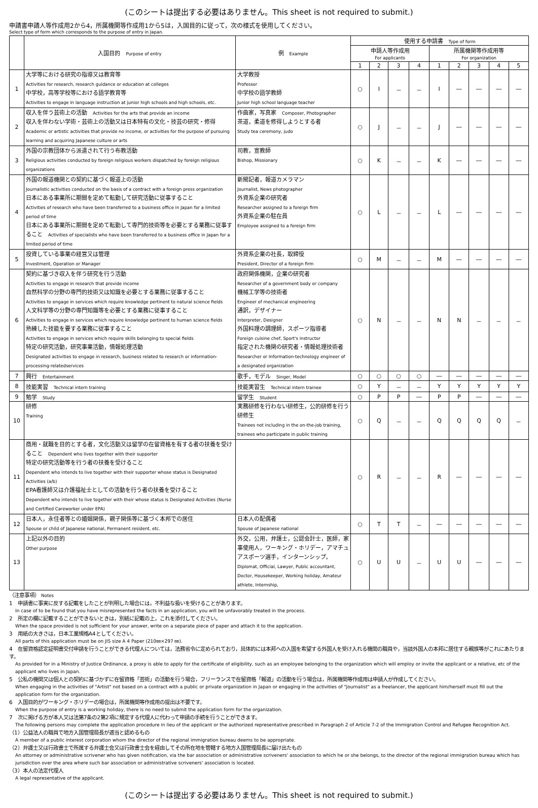(このシートは提出する必要はありません。This sheet is not required to submit.)
申請書申請人等作成用2から4，所属機関等作成用1から5は，入国目的に従って，次の様式を使用してください。
Select type of form which corresponds to the purpose of entry in Japan.
| | 入国目的 Purpose of entry | 例 Example | 使用する申請書 Type of form | | | | | | | | |
| --- | --- | --- | --- | --- | --- | --- | --- | --- | --- | --- | --- |
| | | | 申請人等作成用 For applicants | | | | 所属機関等作成用等 For organization | | | | |
| | | | 1 | 2 | 3 | 4 | 1 | 2 | 3 | 4 | 5 |
| 1 | 大学等における研究の指導又は教育等 Activities for research, research guidance or education at colleges 中学校，高等学校等における語学教育等 Activities to engage in language instruction at junior high schools and high schools, etc. | 大学教授 Professor 中学校の語学教師 Junior high school language teacher | ○ | I | － | － | I | ― | ― | ― | ― |
| 2 | 収入を伴う芸術上の活動 Activities for the arts that provide an income 収入を伴わない学術・芸術上の活動又は日本特有の文化・技芸の研究・修得 Academic or artistic activities that provide no income, or activities for the purpose of pursuing learning and acquiring Japanese culture or arts | 作曲家，写真家 Composer, Photographer 茶道，柔道を修得しようとする者 Study tea ceremony, judo | ○ | J | － | － | J | ― | ― | ― | ― |
| 3 | 外国の宗教団体から派遣されて行う布教活動 Religious activities conducted by foreign religious workers dispatched by foreign religious organizations | 司教，宣教師 Bishop, Missionary | ○ | K | － | － | K | ― | ― | ― | ― |
| 4 | 外国の報道機関との契約に基づく報道上の活動 Journalistic activities conducted on the basis of a contract with a foreign press organization 日本にある事業所に期間を定めて転勤して研究活動に従事すること Activities of research who have been transferred to a business office in Japan for a limited period of time 日本にある事業所に期間を定めて転勤して専門的技術等を必要とする業務に従事すること Activities of specialists who have been transferred to a business office in Japan for a limited period of time | 新聞記者，報道カメラマン Journalist, News photographer 外資系企業の研究者 Researcher assigned to a foreign firm 外資系企業の駐在員 Employee assigned to a foreign firm | ○ | L | － | － | L | ― | ― | ― | ― |
| 5 | 投資している事業の経営又は管理 Investment, Operation or Manager | 外資系企業の社長，取締役 President, Director of a foreign firm | ○ | M | － | － | M | ― | ― | ― | ― |
| 6 | 契約に基づき収入を伴う研究を行う活動 Activities to engage in research that provide income 自然科学の分野の専門的技術又は知識を必要とする業務に従事すること Activities to engage in services which require knowledge pertinent to natural science fields 人文科学等の分野の専門知識等を必要とする業務に従事すること Activities to engage in services which require knowledge pertinent to human science fields 熟練した技能を要する業務に従事すること Activities to engage in services which require skills belonging to special fields 特定の研究活動，研究事業活動，情報処理活動 Designated activities to engage in research, business related to research or information-processing-relatedservices | 政府関係機関，企業の研究者 Researcher of a government body or company 機械工学等の技術者 Engineer of mechanical engineering 通訳，デザイナー Interpreter, Designer 外国料理の調理師，スポーツ指導者 Foreign cuisine chef, Sport's instructor 指定された機関の研究者・情報処理技術者 Researcher or Information-technology engineer of a designated organization | ○ | N | － | － | N | N | － | － | － |
| 7 | 興行 Entertainment | 歌手，モデル Singer, Model | ○ | ○ | ○ | ○ | ― | ― | ― | ― | ― |
| 8 | 技能実習 Technical intern training | 技能実習生 Technical intern trainee | ○ | Y | － | － | Y | Y | Y | Y | Y |
| 9 | 勉学 Study | 留学生 Student | ○ | P | P | ― | P | P | ― | ― | ― |
| 10 | 研修 Training | 実務研修を行わない研修生，公的研修を行う研修生 Trainees not including in the on-the-job training, trainees who participate in public training | ○ | Q | － | － | Q | Q | Q | Q | － |
| 11 | 商用・就職を目的とする者，文化活動又は留学の在留資格を有する者の扶養を受けること Dependent who lives together with their supporter 特定の研究活動等を行う者の扶養を受けること Dependent who intends to live together with their supporter whose status is Designated Activities (a/b) EPA看護師又は介護福祉士としての活動を行う者の扶養を受けること Dependent who intends to live together with their whose status is Designated Activities (Nurse and Certified Careworker under EPA) | | ○ | R | － | － | R | ― | ― | ― | ― |
| 12 | 日本人，永住者等との婚姻関係，親子関係等に基づく本邦での居住 Spouse or child of Japanese national, Permanent resident, etc. | 日本人の配偶者 Spouse of Japanese national | ○ | T | T | － | ― | ― | ― | ― | ― |
| 13 | 上記以外の目的 Other purpose | 外交，公用，弁護士，公認会計士，医師，家事使用人，ワーキング・ホリデー，アマチュアスポーツ選手，インターンシップ， Diplomat, Official, Lawyer, Public accountant, Doctor, Housekeeper, Working holiday, Amateur athlete, Internship, | ○ | U | U | － | U | U | ― | ― | ― |
（注意事項） Notes
1　申請書に事実に反する記載をしたことが判明した場合には，不利益な扱いを受けることがあります。
In case of to be found that you have misrepresented the facts in an application, you will be unfavorably treated in the process.
2　所定の欄に記載することができないときは，別紙に記載の上，これを添付してください。
When the space provided is not sufficient for your answer, write on a separate piece of paper and attach it to the application.
3　用紙の大きさは，日本工業規格A4としてください。
All parts of this application must be on JIS size A 4 Paper (210㎜×297 ㎜).
4　在留資格認定証明書交付申請を行うことができる代理人については，法務省令に定められており，具体的には本邦への入国を希望する外国人を受け入れる機関の職員や，当該外国人の本邦に居住する親族等がこれにあたります。
As provided for in a Ministry of Justice Ordinance, a proxy is able to apply for the certificate of eligibility, such as an employee belonging to the organization which will employ or invite the applicant or a relative, etc of the applicant who lives in Japan.
5　公私の機関又は個人との契約に基づかずに在留資格「芸術」の活動を行う場合，フリーランスで在留資格「報道」の活動を行う場合は，所属機関等作成用は申請人が作成してください。
When engaging in the activities of "Artist" not based on a contract with a public or private organization in Japan or engaging in the activities of "Journalist" as a freelancer, the applicant him/herself must fill out the application form for the organization.
6　入国目的がワーキング・ホリデーの場合は，所属機関等作成用の提出は不要です。
When the purpose of entry is a working holiday, there is no need to submit the application form for the organization.
7　次に掲げる方が本人又は法第7条の2第2項に規定する代理人に代わって申請の手続を行うことができます。
The following persons may complete the application procedure in lieu of the applicant or the authorized representative prescribed in Paragraph 2 of Article 7-2 of the Immigration Control and Refugee Recognition Act.
（1）公益法人の職員で地方入国管理局長が適当と認めるもの
A member of a public interest corporation whom the director of the regional immigration bureau deems to be appropriate.
（2）弁護士又は行政書士で所属する弁護士会又は行政書士会を経由してその所在地を管轄する地方入国管理局長に届け出たもの
An attorney or administrative scrivener who has given notification, via the bar association or administrative scriveners' association to which he or she belongs, to the director of the regional immigration bureau which has jurisdiction over the area where such bar association or administrative scriveners' association is located.
（3）本人の法定代理人
A legal representative of the applicant.
(このシートは提出する必要はありません。This sheet is not required to submit.)